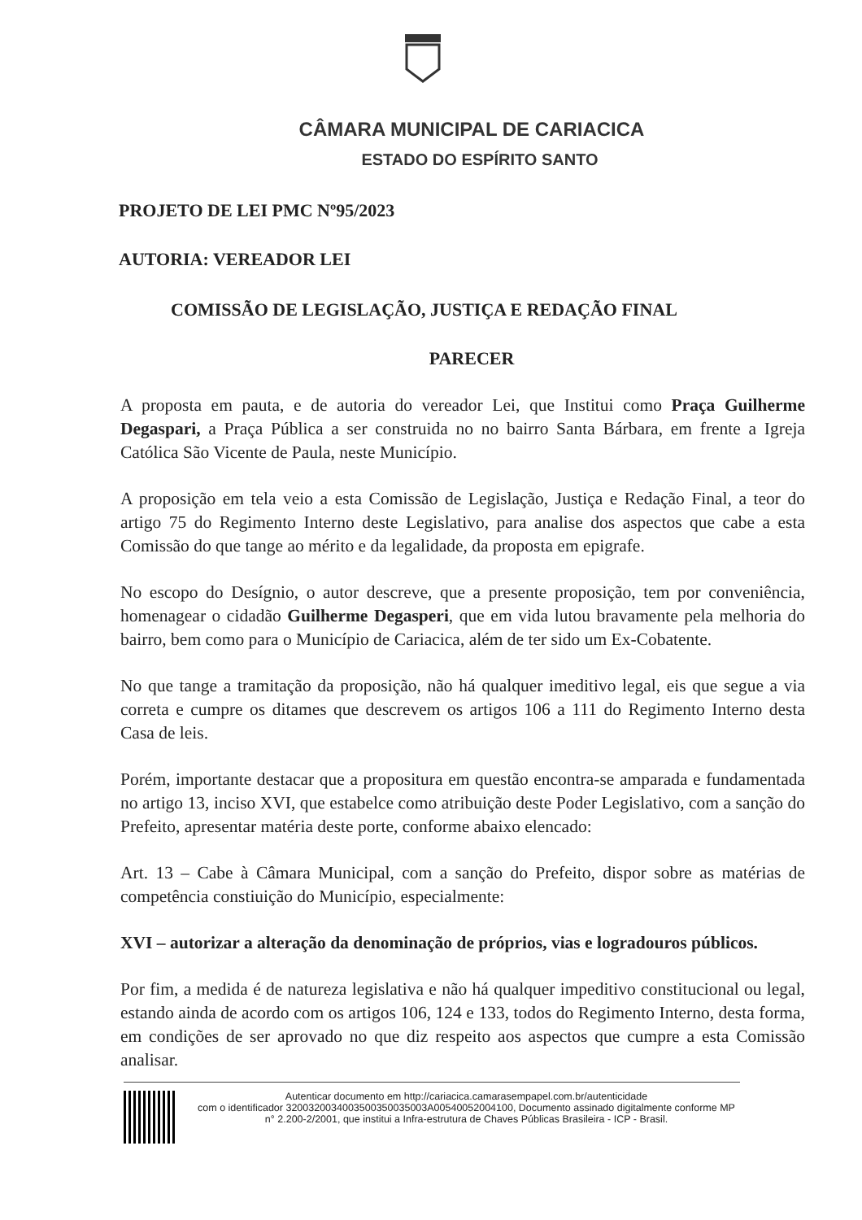CÂMARA MUNICIPAL DE CARIACICA
ESTADO DO ESPÍRITO SANTO
PROJETO DE LEI PMC Nº95/2023
AUTORIA: VEREADOR LEI
COMISSÃO DE LEGISLAÇÃO, JUSTIÇA E REDAÇÃO FINAL
PARECER
A proposta em pauta, e de autoria do vereador Lei, que Institui como Praça Guilherme Degaspari, a Praça Pública a ser construida no no bairro Santa Bárbara, em frente a Igreja Católica São Vicente de Paula, neste Município.
A proposição em tela veio a esta Comissão de Legislação, Justiça e Redação Final, a teor do artigo 75 do Regimento Interno deste Legislativo, para analise dos aspectos que cabe a esta Comissão do que tange ao mérito e da legalidade, da proposta em epigrafe.
No escopo do Desígnio, o autor descreve, que a presente proposição, tem por conveniência, homenagear o cidadão Guilherme Degasperi, que em vida lutou bravamente pela melhoria do bairro, bem como para o Município de Cariacica, além de ter sido um Ex-Cobatente.
No que tange a tramitação da proposição, não há qualquer imeditivo legal, eis que segue a via correta e cumpre os ditames que descrevem os artigos 106 a 111 do Regimento Interno desta Casa de leis.
Porém, importante destacar que a propositura em questão encontra-se amparada e fundamentada no artigo 13, inciso XVI, que estabelce como atribuição deste Poder Legislativo, com a sanção do Prefeito, apresentar matéria deste porte, conforme abaixo elencado:
Art. 13 – Cabe à Câmara Municipal, com a sanção do Prefeito, dispor sobre as matérias de competência constiuição do Município, especialmente:
XVI – autorizar a alteração da denominação de próprios, vias e logradouros públicos.
Por fim, a medida é de natureza legislativa e não há qualquer impeditivo constitucional ou legal, estando ainda de acordo com os artigos 106, 124 e 133, todos do Regimento Interno, desta forma, em condições de ser aprovado no que diz respeito aos aspectos que cumpre a esta Comissão analisar.
Autenticar documento em http://cariacica.camarasempapel.com.br/autenticidade
com o identificador 3200320034003500350035003A00540052004100, Documento assinado digitalmente conforme MP n° 2.200-2/2001, que institui a Infra-estrutura de Chaves Públicas Brasileira - ICP - Brasil.